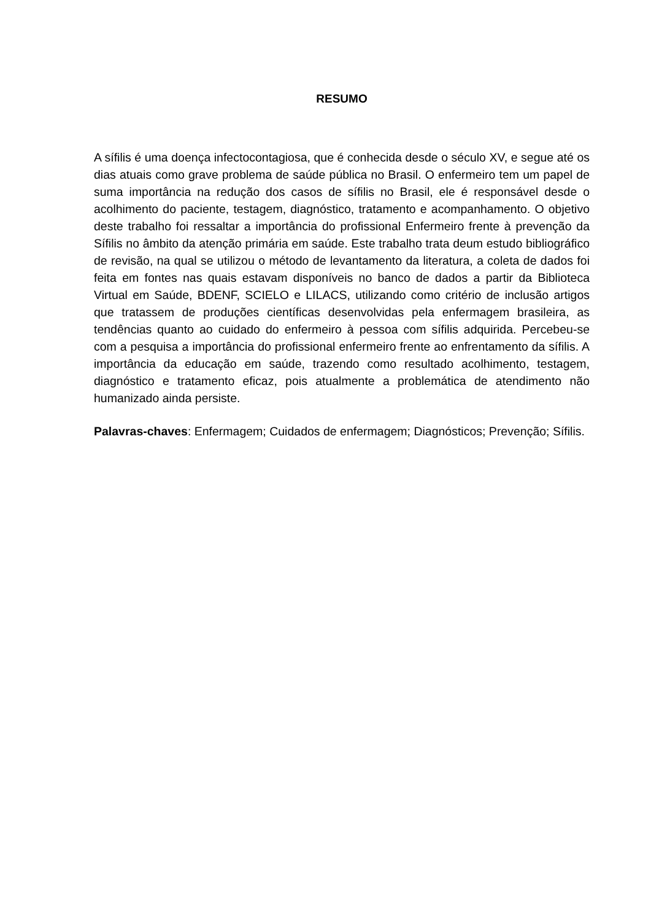RESUMO
A sífilis é uma doença infectocontagiosa, que é conhecida desde o século XV, e segue até os dias atuais como grave problema de saúde pública no Brasil. O enfermeiro tem um papel de suma importância na redução dos casos de sífilis no Brasil, ele é responsável desde o acolhimento do paciente, testagem, diagnóstico, tratamento e acompanhamento. O objetivo deste trabalho foi ressaltar a importância do profissional Enfermeiro frente à prevenção da Sífilis no âmbito da atenção primária em saúde. Este trabalho trata deum estudo bibliográfico de revisão, na qual se utilizou o método de levantamento da literatura, a coleta de dados foi feita em fontes nas quais estavam disponíveis no banco de dados a partir da Biblioteca Virtual em Saúde, BDENF, SCIELO e LILACS, utilizando como critério de inclusão artigos que tratassem de produções científicas desenvolvidas pela enfermagem brasileira, as tendências quanto ao cuidado do enfermeiro à pessoa com sífilis adquirida. Percebeu-se com a pesquisa a importância do profissional enfermeiro frente ao enfrentamento da sífilis. A importância da educação em saúde, trazendo como resultado acolhimento, testagem, diagnóstico e tratamento eficaz, pois atualmente a problemática de atendimento não humanizado ainda persiste.
Palavras-chaves: Enfermagem; Cuidados de enfermagem; Diagnósticos; Prevenção; Sífilis.